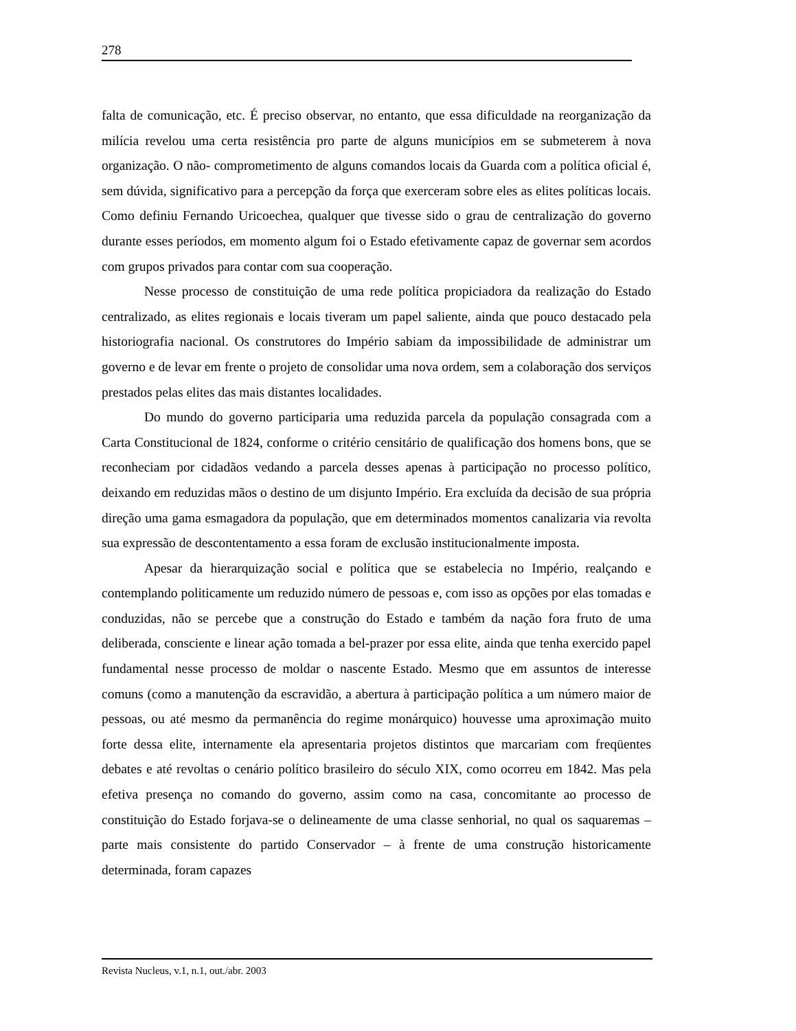278
falta de comunicação, etc. É preciso observar, no entanto, que essa dificuldade na reorganização da milícia revelou uma certa resistência pro parte de alguns municípios em se submeterem à nova organização. O não- comprometimento de alguns comandos locais da Guarda com a política oficial é, sem dúvida, significativo para a percepção da força que exerceram sobre eles as elites políticas locais. Como definiu Fernando Uricoechea, qualquer que tivesse sido o grau de centralização do governo durante esses períodos, em momento algum foi o Estado efetivamente capaz de governar sem acordos com grupos privados para contar com sua cooperação.
Nesse processo de constituição de uma rede política propiciadora da realização do Estado centralizado, as elites regionais e locais tiveram um papel saliente, ainda que pouco destacado pela historiografia nacional. Os construtores do Império sabiam da impossibilidade de administrar um governo e de levar em frente o projeto de consolidar uma nova ordem, sem a colaboração dos serviços prestados pelas elites das mais distantes localidades.
Do mundo do governo participaria uma reduzida parcela da população consagrada com a Carta Constitucional de 1824, conforme o critério censitário de qualificação dos homens bons, que se reconheciam por cidadãos vedando a parcela desses apenas à participação no processo político, deixando em reduzidas mãos o destino de um disjunto Império. Era excluída da decisão de sua própria direção uma gama esmagadora da população, que em determinados momentos canalizaria via revolta sua expressão de descontentamento a essa foram de exclusão institucionalmente imposta.
Apesar da hierarquização social e política que se estabelecia no Império, realçando e contemplando politicamente um reduzido número de pessoas e, com isso as opções por elas tomadas e conduzidas, não se percebe que a construção do Estado e também da nação fora fruto de uma deliberada, consciente e linear ação tomada a bel-prazer por essa elite, ainda que tenha exercido papel fundamental nesse processo de moldar o nascente Estado. Mesmo que em assuntos de interesse comuns (como a manutenção da escravidão, a abertura à participação política a um número maior de pessoas, ou até mesmo da permanência do regime monárquico) houvesse uma aproximação muito forte dessa elite, internamente ela apresentaria projetos distintos que marcariam com freqüentes debates e até revoltas o cenário político brasileiro do século XIX, como ocorreu em 1842. Mas pela efetiva presença no comando do governo, assim como na casa, concomitante ao processo de constituição do Estado forjava-se o delineamente de uma classe senhorial, no qual os saquaremas – parte mais consistente do partido Conservador – à frente de uma construção historicamente determinada, foram capazes
Revista Nucleus, v.1, n.1, out./abr. 2003